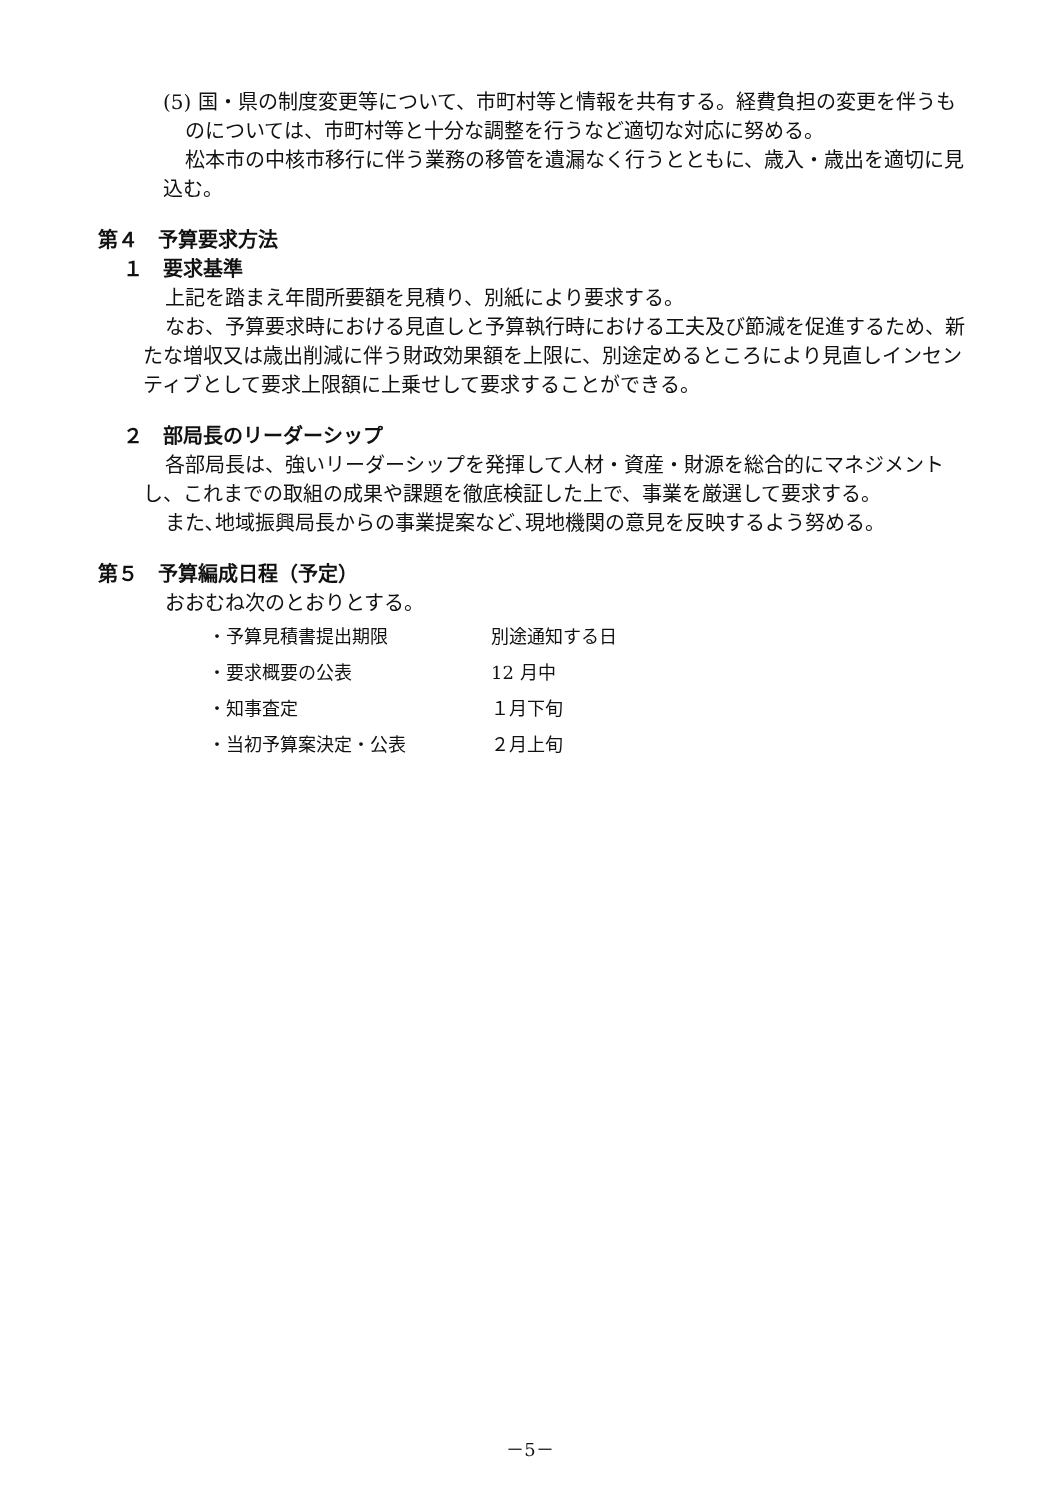(5) 国・県の制度変更等について、市町村等と情報を共有する。経費負担の変更を伴うものについては、市町村等と十分な調整を行うなど適切な対応に努める。
松本市の中核市移行に伴う業務の移管を遺漏なく行うとともに、歳入・歳出を適切に見込む。
第４　予算要求方法
１　要求基準
上記を踏まえ年間所要額を見積り、別紙により要求する。
なお、予算要求時における見直しと予算執行時における工夫及び節減を促進するため、新たな増収又は歳出削減に伴う財政効果額を上限に、別途定めるところにより見直しインセンティブとして要求上限額に上乗せして要求することができる。
２　部局長のリーダーシップ
各部局長は、強いリーダーシップを発揮して人材・資産・財源を総合的にマネジメントし、これまでの取組の成果や課題を徹底検証した上で、事業を厳選して要求する。
また､地域振興局長からの事業提案など､現地機関の意見を反映するよう努める。
第５　予算編成日程（予定）
おおむね次のとおりとする。
| ・予算見積書提出期限 | 別途通知する日 |
| ・要求概要の公表 | 12 月中 |
| ・知事査定 | １月下旬 |
| ・当初予算案決定・公表 | ２月上旬 |
－5－